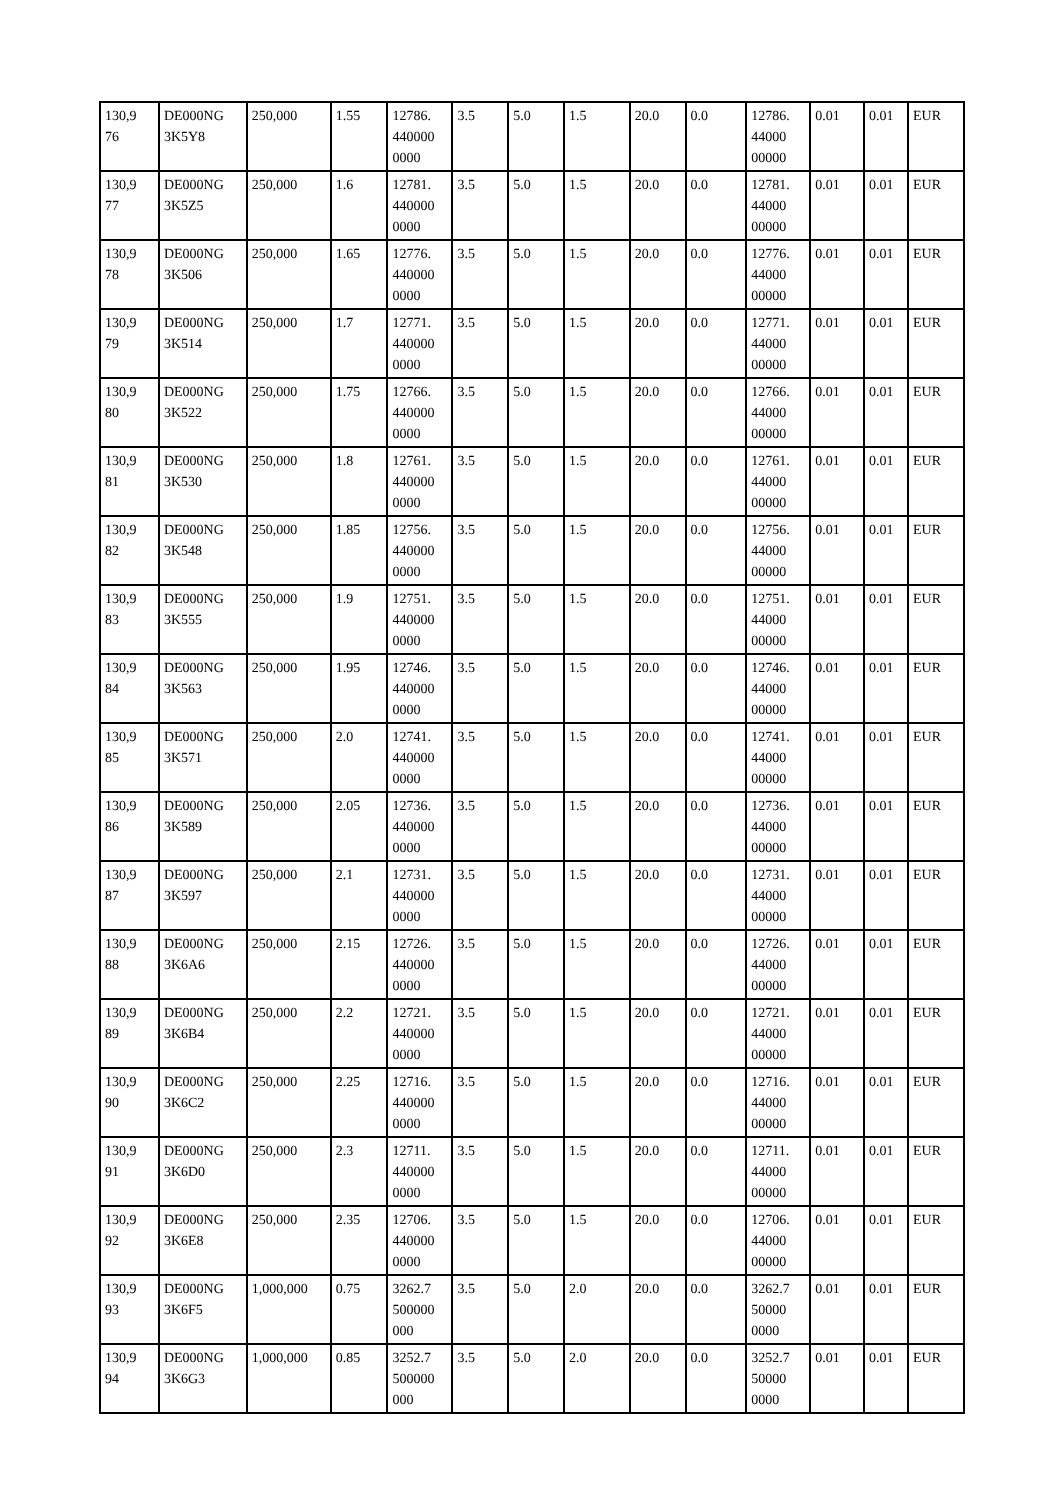| 130,9 76 | DE000NG 3K5Y8 | 250,000 | 1.55 | 12786. 440000 0000 | 3.5 | 5.0 | 1.5 | 20.0 | 0.0 | 12786. 44000 00000 | 0.01 | 0.01 | EUR |
| 130,9 77 | DE000NG 3K5Z5 | 250,000 | 1.6 | 12781. 440000 0000 | 3.5 | 5.0 | 1.5 | 20.0 | 0.0 | 12781. 44000 00000 | 0.01 | 0.01 | EUR |
| 130,9 78 | DE000NG 3K506 | 250,000 | 1.65 | 12776. 440000 0000 | 3.5 | 5.0 | 1.5 | 20.0 | 0.0 | 12776. 44000 00000 | 0.01 | 0.01 | EUR |
| 130,9 79 | DE000NG 3K514 | 250,000 | 1.7 | 12771. 440000 0000 | 3.5 | 5.0 | 1.5 | 20.0 | 0.0 | 12771. 44000 00000 | 0.01 | 0.01 | EUR |
| 130,9 80 | DE000NG 3K522 | 250,000 | 1.75 | 12766. 440000 0000 | 3.5 | 5.0 | 1.5 | 20.0 | 0.0 | 12766. 44000 00000 | 0.01 | 0.01 | EUR |
| 130,9 81 | DE000NG 3K530 | 250,000 | 1.8 | 12761. 440000 0000 | 3.5 | 5.0 | 1.5 | 20.0 | 0.0 | 12761. 44000 00000 | 0.01 | 0.01 | EUR |
| 130,9 82 | DE000NG 3K548 | 250,000 | 1.85 | 12756. 440000 0000 | 3.5 | 5.0 | 1.5 | 20.0 | 0.0 | 12756. 44000 00000 | 0.01 | 0.01 | EUR |
| 130,9 83 | DE000NG 3K555 | 250,000 | 1.9 | 12751. 440000 0000 | 3.5 | 5.0 | 1.5 | 20.0 | 0.0 | 12751. 44000 00000 | 0.01 | 0.01 | EUR |
| 130,9 84 | DE000NG 3K563 | 250,000 | 1.95 | 12746. 440000 0000 | 3.5 | 5.0 | 1.5 | 20.0 | 0.0 | 12746. 44000 00000 | 0.01 | 0.01 | EUR |
| 130,9 85 | DE000NG 3K571 | 250,000 | 2.0 | 12741. 440000 0000 | 3.5 | 5.0 | 1.5 | 20.0 | 0.0 | 12741. 44000 00000 | 0.01 | 0.01 | EUR |
| 130,9 86 | DE000NG 3K589 | 250,000 | 2.05 | 12736. 440000 0000 | 3.5 | 5.0 | 1.5 | 20.0 | 0.0 | 12736. 44000 00000 | 0.01 | 0.01 | EUR |
| 130,9 87 | DE000NG 3K597 | 250,000 | 2.1 | 12731. 440000 0000 | 3.5 | 5.0 | 1.5 | 20.0 | 0.0 | 12731. 44000 00000 | 0.01 | 0.01 | EUR |
| 130,9 88 | DE000NG 3K6A6 | 250,000 | 2.15 | 12726. 440000 0000 | 3.5 | 5.0 | 1.5 | 20.0 | 0.0 | 12726. 44000 00000 | 0.01 | 0.01 | EUR |
| 130,9 89 | DE000NG 3K6B4 | 250,000 | 2.2 | 12721. 440000 0000 | 3.5 | 5.0 | 1.5 | 20.0 | 0.0 | 12721. 44000 00000 | 0.01 | 0.01 | EUR |
| 130,9 90 | DE000NG 3K6C2 | 250,000 | 2.25 | 12716. 440000 0000 | 3.5 | 5.0 | 1.5 | 20.0 | 0.0 | 12716. 44000 00000 | 0.01 | 0.01 | EUR |
| 130,9 91 | DE000NG 3K6D0 | 250,000 | 2.3 | 12711. 440000 0000 | 3.5 | 5.0 | 1.5 | 20.0 | 0.0 | 12711. 44000 00000 | 0.01 | 0.01 | EUR |
| 130,9 92 | DE000NG 3K6E8 | 250,000 | 2.35 | 12706. 440000 0000 | 3.5 | 5.0 | 1.5 | 20.0 | 0.0 | 12706. 44000 00000 | 0.01 | 0.01 | EUR |
| 130,9 93 | DE000NG 3K6F5 | 1,000,000 | 0.75 | 3262.7 500000 000 | 3.5 | 5.0 | 2.0 | 20.0 | 0.0 | 3262.7 50000 0000 | 0.01 | 0.01 | EUR |
| 130,9 94 | DE000NG 3K6G3 | 1,000,000 | 0.85 | 3252.7 500000 000 | 3.5 | 5.0 | 2.0 | 20.0 | 0.0 | 3252.7 50000 0000 | 0.01 | 0.01 | EUR |